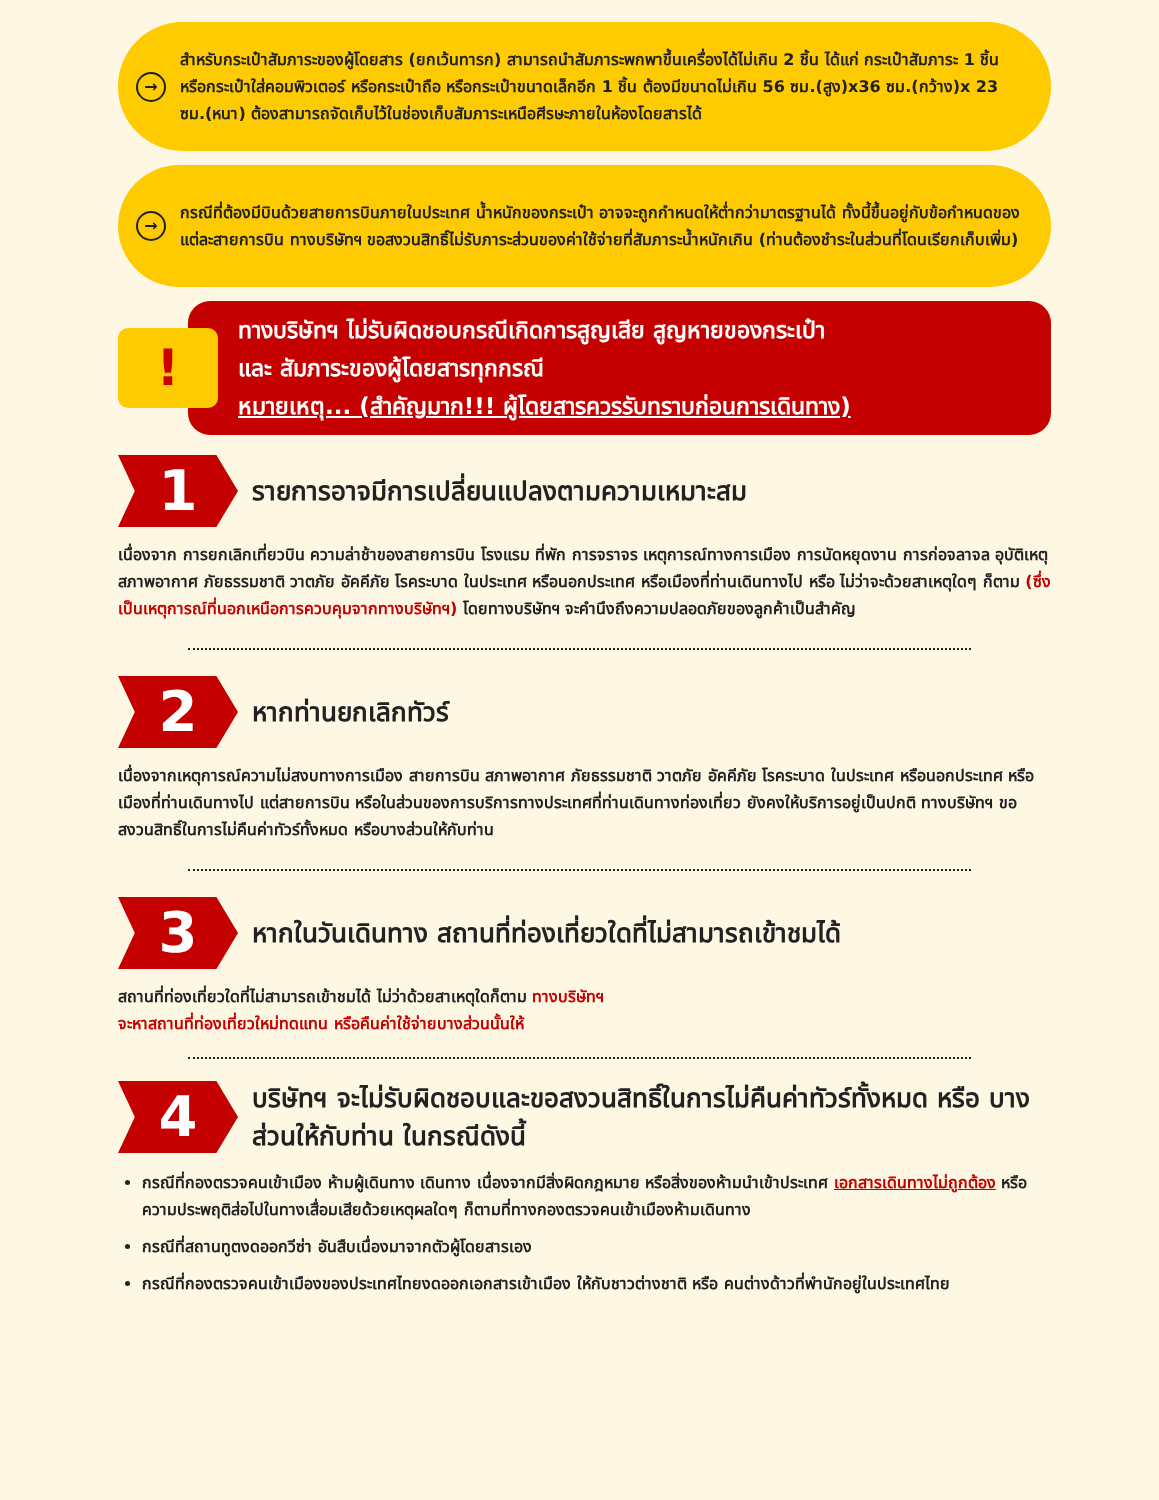→
สำหรับกระเป๋าสัมภาระของผู้โดยสาร (ยกเว้นทารก) สามารถนำสัมภาระพกพาขึ้นเครื่องได้ไม่เกิน 2 ชิ้น ได้แก่ กระเป๋าสัมภาระ 1 ชิ้น หรือกระเป๋าใส่คอมพิวเตอร์ หรือกระเป๋าถือ หรือกระเป๋าขนาดเล็กอีก 1 ชิ้น ต้องมีขนาดไม่เกิน 56 ซม.(สูง)x36 ซม.(กว้าง)x 23 ซม.(หนา) ต้องสามารถจัดเก็บไว้ในช่องเก็บสัมภาระเหนือศีรษะภายในห้องโดยสารได้
→
กรณีที่ต้องมีบินด้วยสายการบินภายในประเทศ น้ำหนักของกระเป๋า อาจจะถูกกำหนดให้ต่ำกว่ามาตรฐานได้ ทั้งนี้ขึ้นอยู่กับข้อกำหนดของแต่ละสายการบิน ทางบริษัทฯ ขอสงวนสิทธิ์ไม่รับภาระส่วนของค่าใช้จ่ายที่สัมภาระน้ำหนักเกิน (ท่านต้องชำระในส่วนที่โดนเรียกเก็บเพิ่ม)
!
ทางบริษัทฯ ไม่รับผิดชอบกรณีเกิดการสูญเสีย สูญหายของกระเป๋า
และ สัมภาระของผู้โดยสารทุกกรณี
หมายเหตุ... (สำคัญมาก!!! ผู้โดยสารควรรับทราบก่อนการเดินทาง)
1
รายการอาจมีการเปลี่ยนแปลงตามความเหมาะสม
เนื่องจาก การยกเลิกเที่ยวบิน ความล่าช้าของสายการบิน โรงแรม ที่พัก การจราจร เหตุการณ์ทางการเมือง การนัดหยุดงาน การก่อจลาจล อุบัติเหตุ สภาพอากาศ ภัยธรรมชาติ วาตภัย อัคคีภัย โรคระบาด ในประเทศ หรือนอกประเทศ หรือเมืองที่ท่านเดินทางไป หรือ ไม่ว่าจะด้วยสาเหตุใดๆ ก็ตาม (ซึ่งเป็นเหตุการณ์ที่นอกเหนือการควบคุมจากทางบริษัทฯ) โดยทางบริษัทฯ จะคำนึงถึงความปลอดภัยของลูกค้าเป็นสำคัญ
2
หากท่านยกเลิกทัวร์
เนื่องจากเหตุการณ์ความไม่สงบทางการเมือง สายการบิน สภาพอากาศ ภัยธรรมชาติ วาตภัย อัคคีภัย โรคระบาด ในประเทศ หรือนอกประเทศ หรือเมืองที่ท่านเดินทางไป แต่สายการบิน หรือในส่วนของการบริการทางประเทศที่ท่านเดินทางท่องเที่ยว ยังคงให้บริการอยู่เป็นปกติ ทางบริษัทฯ ขอสงวนสิทธิ์ในการไม่คืนค่าทัวร์ทั้งหมด หรือบางส่วนให้กับท่าน
3
หากในวันเดินทาง สถานที่ท่องเที่ยวใดที่ไม่สามารถเข้าชมได้
สถานที่ท่องเที่ยวใดที่ไม่สามารถเข้าชมได้ ไม่ว่าด้วยสาเหตุใดก็ตาม ทางบริษัทฯ
จะหาสถานที่ท่องเที่ยวใหม่ทดแทน หรือคืนค่าใช้จ่ายบางส่วนนั้นให้
4
บริษัทฯ จะไม่รับผิดชอบและขอสงวนสิทธิ์ในการไม่คืนค่าทัวร์ทั้งหมด หรือ บางส่วนให้กับท่าน ในกรณีดังนี้
กรณีที่กองตรวจคนเข้าเมือง ห้ามผู้เดินทาง เดินทาง เนื่องจากมีสิ่งผิดกฎหมาย หรือสิ่งของห้ามนำเข้าประเทศ เอกสารเดินทางไม่ถูกต้อง หรือความประพฤติส่อไปในทางเสื่อมเสียด้วยเหตุผลใดๆ ก็ตามที่ทางกองตรวจคนเข้าเมืองห้ามเดินทาง
กรณีที่สถานทูตงดออกวีซ่า อันสืบเนื่องมาจากตัวผู้โดยสารเอง
กรณีที่กองตรวจคนเข้าเมืองของประเทศไทยงดออกเอกสารเข้าเมือง ให้กับชาวต่างชาติ หรือ คนต่างด้าวที่พำนักอยู่ในประเทศไทย